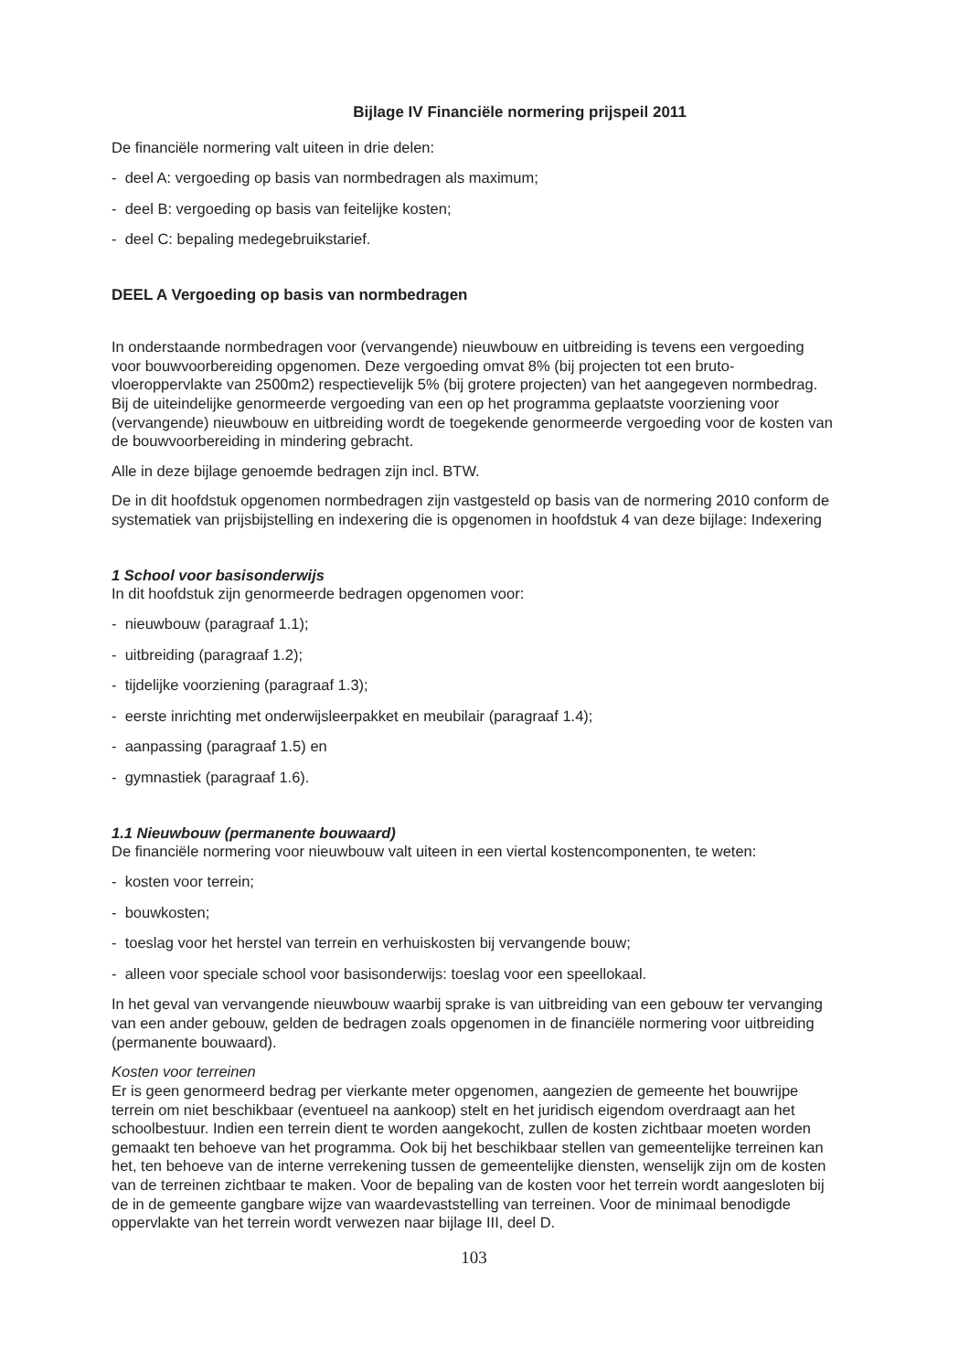Bijlage IV Financiële normering prijspeil 2011
De financiële normering valt uiteen in drie delen:
- deel A: vergoeding op basis van normbedragen als maximum;
- deel B: vergoeding op basis van feitelijke kosten;
- deel C: bepaling medegebruikstarief.
DEEL A Vergoeding op basis van normbedragen
In onderstaande normbedragen voor (vervangende) nieuwbouw en uitbreiding is tevens een vergoeding voor bouwvoorbereiding opgenomen. Deze vergoeding omvat 8% (bij projecten tot een bruto-vloeroppervlakte van 2500m2) respectievelijk 5% (bij grotere projecten) van het aangegeven normbedrag. Bij de uiteindelijke genormeerde vergoeding van een op het programma geplaatste voorziening voor (vervangende) nieuwbouw en uitbreiding wordt de toegekende genormeerde vergoeding voor de kosten van de bouwvoorbereiding in mindering gebracht.
Alle in deze bijlage genoemde bedragen zijn incl. BTW.
De in dit hoofdstuk opgenomen normbedragen zijn vastgesteld op basis van de normering 2010 conform de systematiek van prijsbijstelling en indexering die is opgenomen in hoofdstuk 4 van deze bijlage: Indexering
1 School voor basisonderwijs
In dit hoofdstuk zijn genormeerde bedragen opgenomen voor:
- nieuwbouw (paragraaf 1.1);
- uitbreiding (paragraaf 1.2);
- tijdelijke voorziening (paragraaf 1.3);
- eerste inrichting met onderwijsleerpakket en meubilair (paragraaf 1.4);
- aanpassing (paragraaf 1.5) en
- gymnastiek (paragraaf 1.6).
1.1 Nieuwbouw (permanente bouwaard)
De financiële normering voor nieuwbouw valt uiteen in een viertal kostencomponenten, te weten:
- kosten voor terrein;
- bouwkosten;
- toeslag voor het herstel van terrein en verhuiskosten bij vervangende bouw;
- alleen voor speciale school voor basisonderwijs: toeslag voor een speellokaal.
In het geval van vervangende nieuwbouw waarbij sprake is van uitbreiding van een gebouw ter vervanging van een ander gebouw, gelden de bedragen zoals opgenomen in de financiële normering voor uitbreiding (permanente bouwaard).
Kosten voor terreinen
Er is geen genormeerd bedrag per vierkante meter opgenomen, aangezien de gemeente het bouwrijpe terrein om niet beschikbaar (eventueel na aankoop) stelt en het juridisch eigendom overdraagt aan het schoolbestuur. Indien een terrein dient te worden aangekocht, zullen de kosten zichtbaar moeten worden gemaakt ten behoeve van het programma. Ook bij het beschikbaar stellen van gemeentelijke terreinen kan het, ten behoeve van de interne verrekening tussen de gemeentelijke diensten, wenselijk zijn om de kosten van de terreinen zichtbaar te maken. Voor de bepaling van de kosten voor het terrein wordt aangesloten bij de in de gemeente gangbare wijze van waardevaststelling van terreinen. Voor de minimaal benodigde oppervlakte van het terrein wordt verwezen naar bijlage III, deel D.
103